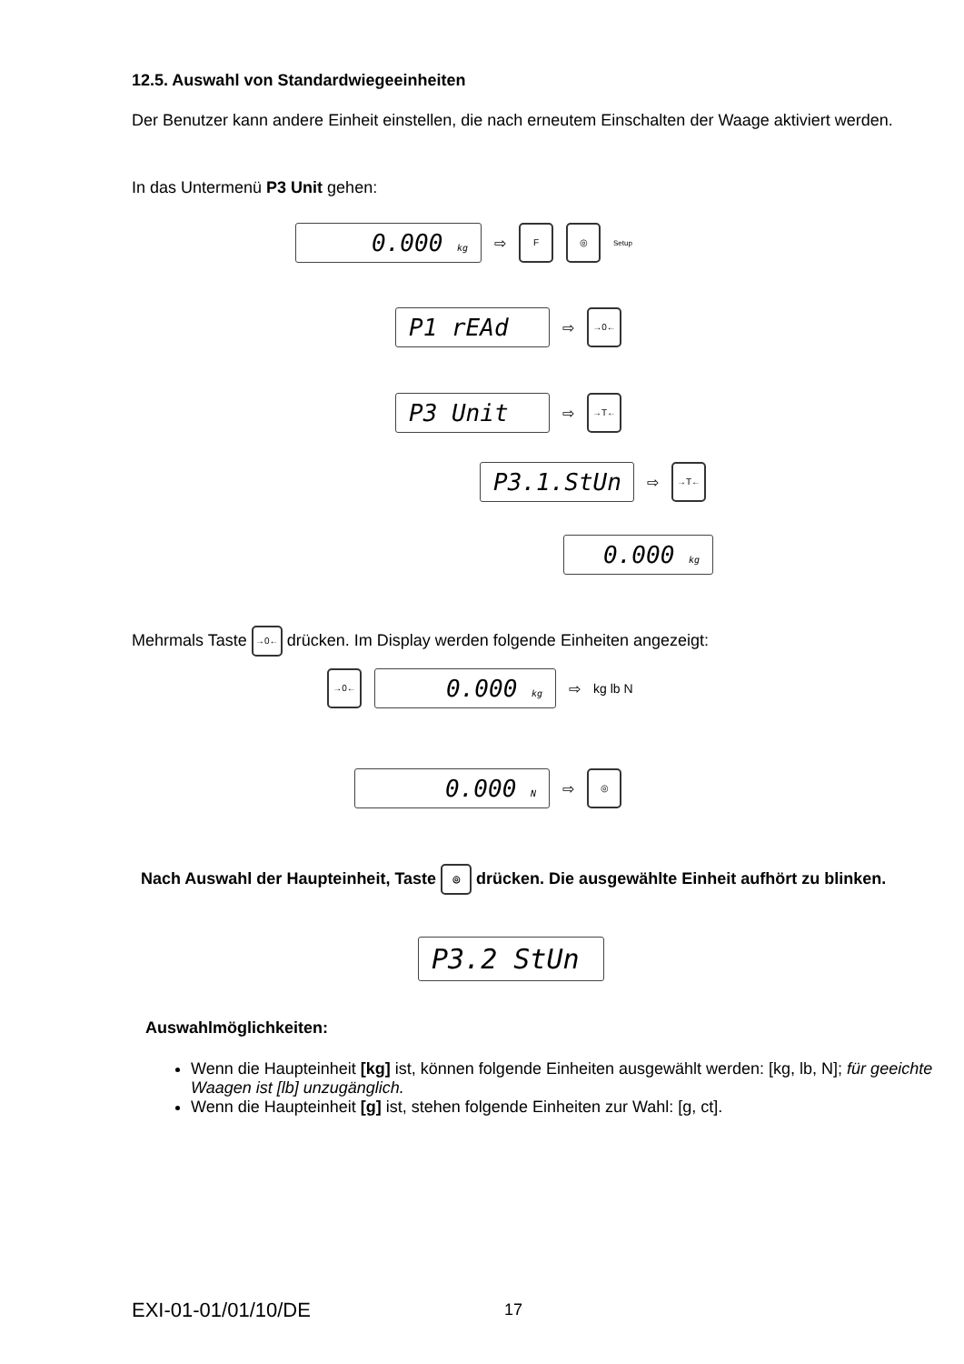12.5. Auswahl von Standardwiegeeinheiten
Der Benutzer kann andere Einheit einstellen, die nach erneutem Einschalten der Waage aktiviert werden.
In das Untermenü P3 Unit gehen:
0.000 kg ⇨ F ◎ Setup
P1 rEAd ⇨ →0←
P3 Unit ⇨ →T←
P3.1.StUn ⇨ →T←
0.000 kg
Mehrmals Taste →0← drücken. Im Display werden folgende Einheiten angezeigt:
→0← 0.000 kg ⇨ kg lb N
0.000 N ⇨ ◎
Nach Auswahl der Haupteinheit, Taste ◎ drücken. Die ausgewählte Einheit aufhört zu blinken.
P3.2 StUn
Auswahlmöglichkeiten:
Wenn die Haupteinheit [kg] ist, können folgende Einheiten ausgewählt werden: [kg, lb, N]; für geeichte Waagen ist [lb] unzugänglich.
Wenn die Haupteinheit [g] ist, stehen folgende Einheiten zur Wahl: [g, ct].
EXI-01-01/01/10/DE 17